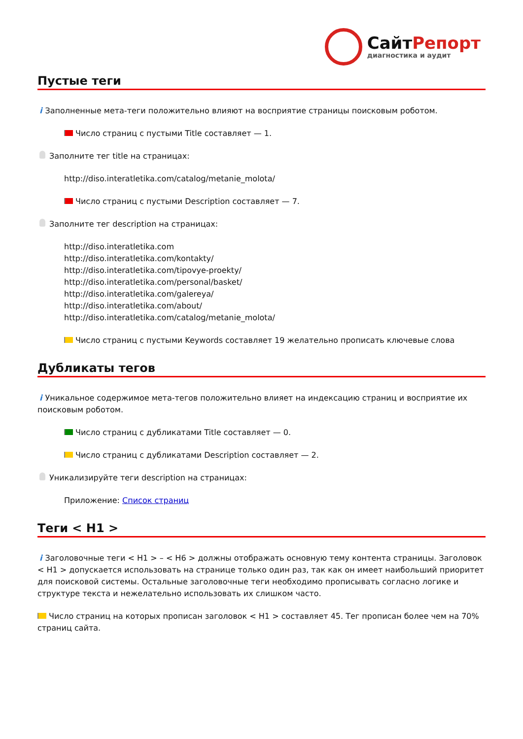СайтРепорт
диагностика и аудит
Пустые теги
i Заполненные мета-теги положительно влияют на восприятие страницы поисковым роботом.
Число страниц с пустыми Title составляет — 1.
Заполните тег title на страницах:
http://diso.interatletika.com/catalog/metanie_molota/
Число страниц с пустыми Description составляет — 7.
Заполните тег description на страницах:
http://diso.interatletika.com
http://diso.interatletika.com/kontakty/
http://diso.interatletika.com/tipovye-proekty/
http://diso.interatletika.com/personal/basket/
http://diso.interatletika.com/galereya/
http://diso.interatletika.com/about/
http://diso.interatletika.com/catalog/metanie_molota/
Число страниц с пустыми Keywords составляет 19 желательно прописать ключевые слова
Дубликаты тегов
i Уникальное содержимое мета-тегов положительно влияет на индексацию страниц и восприятие их поисковым роботом.
Число страниц с дубликатами Title составляет — 0.
Число страниц с дубликатами Description составляет — 2.
Уникализируйте теги description на страницах:
Приложение: Список страниц
Теги < H1 >
i Заголовочные теги < H1 > – < H6 > должны отображать основную тему контента страницы. Заголовок < H1 > допускается использовать на странице только один раз, так как он имеет наибольший приоритет для поисковой системы. Остальные заголовочные теги необходимо прописывать согласно логике и структуре текста и нежелательно использовать их слишком часто.
Число страниц на которых прописан заголовок < H1 > составляет 45. Тег прописан более чем на 70% страниц сайта.